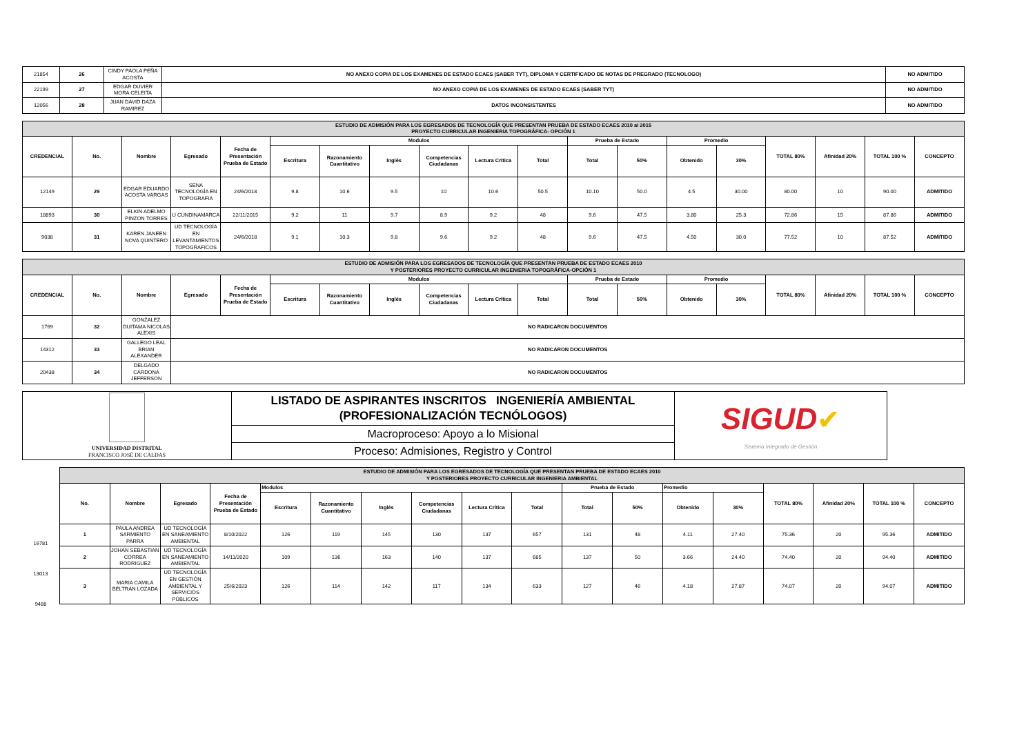| 21854 | 26 | CINDY PAOLA PEÑA ACOSTA | NO ANEXO COPIA DE LOS EXAMENES DE ESTADO ECAES (SABER TYT), DIPLOMA Y CERTIFICADO DE NOTAS DE PREGRADO (TECNOLOGO) | NO ADMITIDO |
| 22199 | 27 | EDGAR DUVIER MORA CELEITA | NO ANEXO COPIA DE LOS EXAMENES DE ESTADO ECAES (SABER TYT) | NO ADMITIDO |
| 12056 | 28 | JUAN DAVID DAZA RAMIREZ | DATOS INCONSISTENTES | NO ADMITIDO |
| ESTUDIO DE ADMISIÓN PARA LOS EGRESADOS DE TECNOLOGÍA QUE PRESENTAN PRUEBA DE ESTADO ECAES 2010 al 2015 PROYECTO CURRICULAR INGENIERIA TOPOGRÁFICA- OPCIÓN 1 | | | | | | | | | | | | | | | | | | |
| CREDENCIAL | No. | Nombre | Egresado | Fecha de Presentación Prueba de Estado | Modulos | | | | | | Prueba de Estado | | Promedio | | TOTAL 80% | Afinidad 20% | TOTAL 100 % | CONCEPTO |
| | | | | | Escritura | Razonamiento Cuantitativo | Inglés | Competencias Ciudadanas | Lectura Crítica | Total | Total | 50% | Obtenido | 30% | | | | |
| 12149 | 29 | EDGAR EDUARDO ACOSTA VARGAS | SENA TECNOLOGÍA EN TOPOGRAFIA | 24/6/2018 | 9.8 | 10.6 | 9.5 | 10 | 10.6 | 50.5 | 10.10 | 50.0 | 4.5 | 30.00 | 80.00 | 10 | 90.00 | ADMITIDO |
| 18893 | 30 | ELKIN ADELMO PINZON TORRES | U CUNDINAMARCA | 22/11/2015 | 9.2 | 11 | 9.7 | 8.9 | 9.2 | 48 | 9.6 | 47.5 | 3.80 | 25.3 | 72.86 | 15 | 87.86 | ADMITIDO |
| 9038 | 31 | KAREN JANEEN NOVA QUINTERO | UD TECNOLOGÍA EN LEVANTAMIENTOS TOPOGRAFICOS | 24/6/2018 | 9.1 | 10.3 | 9.8 | 9.6 | 9.2 | 48 | 9.6 | 47.5 | 4.50 | 30.0 | 77.52 | 10 | 87.52 | ADMITIDO |
| ESTUDIO DE ADMISIÓN PARA LOS EGRESADOS DE TECNOLOGÍA QUE PRESENTAN PRUEBA DE ESTADO ECAES 2010 Y POSTERIORES PROYECTO CURRICULAR INGENIERIA TOPOGRÁFICA-OPCIÓN 1 | | | | | | | | | | | | | | | | | | |
| CREDENCIAL | No. | Nombre | Egresado | Fecha de Presentación Prueba de Estado | Modulos | | | | | | Prueba de Estado | | Promedio | | TOTAL 80% | Afinidad 20% | TOTAL 100 % | CONCEPTO |
| | | | | | Escritura | Razonamiento Cuantitativo | Inglés | Competencias Ciudadanas | Lectura Crítica | Total | Total | 50% | Obtenido | 30% | | | | |
| 1769 | 32 | GONZALEZ DUITAMA NICOLAS ALEXIS | NO RADICARON DOCUMENTOS | | | | | | | | | | | | | | | |
| 14312 | 33 | GALLEGO LEAL BRIAN ALEXANDER | NO RADICARON DOCUMENTOS | | | | | | | | | | | | | | | |
| 20438 | 34 | DELGADO CARDONA JEFFERSON | NO RADICARON DOCUMENTOS | | | | | | | | | | | | | | | |
| UNIVERSIDAD DISTRITAL FRANCISCO JOSÉ DE CALDAS | LISTADO DE ASPIRANTES INSCRITOS INGENIERÍA AMBIENTAL (PROFESIONALIZACIÓN TECNÓLOGOS) | SIGUD ✔ Sistema Integrado de Gestión |
| | Macroproceso: Apoyo a lo Misional | |
| | Proceso: Admisiones, Registro y Control | |
| ESTUDIO DE ADMISIÓN PARA LOS EGRESADOS DE TECNOLOGÍA QUE PRESENTAN PRUEBA DE ESTADO ECAES 2010 Y POSTERIORES PROYECTO CURRICULAR INGENIERIA AMBIENTAL | | | | | | | | | | | | | | | | | |
| No. | Nombre | Egresado | Fecha de Presentación Prueba de Estado | Modulos | | | | | | Prueba de Estado | | Promedio | | TOTAL 80% | Afinidad 20% | TOTAL 100 % | CONCEPTO |
| | | | | Escritura | Razonamiento Cuantitativo | Inglés | Competencias Ciudadanas | Lectura Crítica | Total | Total | 50% | Obtenido | 30% | | | | |
| 1 | PAULA ANDREA SARMIENTO PARRA | UD TECNOLOGÍA EN SANEAMIENTO AMBIENTAL | 8/10/2022 | 126 | 119 | 145 | 130 | 137 | 657 | 131 | 48 | 4.11 | 27.40 | 75.36 | 20 | 95.36 | ADMITIDO |
| 2 | JOHAN SEBASTIAN CORREA RODRIGUEZ | UD TECNOLOGÍA EN SANEAMIENTO AMBIENTAL | 14/11/2020 | 109 | 136 | 163 | 140 | 137 | 685 | 137 | 50 | 3.66 | 24.40 | 74.40 | 20 | 94.40 | ADMITIDO |
| 3 | MARIA CAMILA BELTRAN LOZADA | UD TECNOLOGÍA EN GESTIÓN AMBIENTAL Y SERVICIOS PÚBLICOS | 25/6/2023 | 126 | 114 | 142 | 117 | 134 | 633 | 127 | 46 | 4.18 | 27.87 | 74.07 | 20 | 94.07 | ADMITIDO |
16781
13013
9488